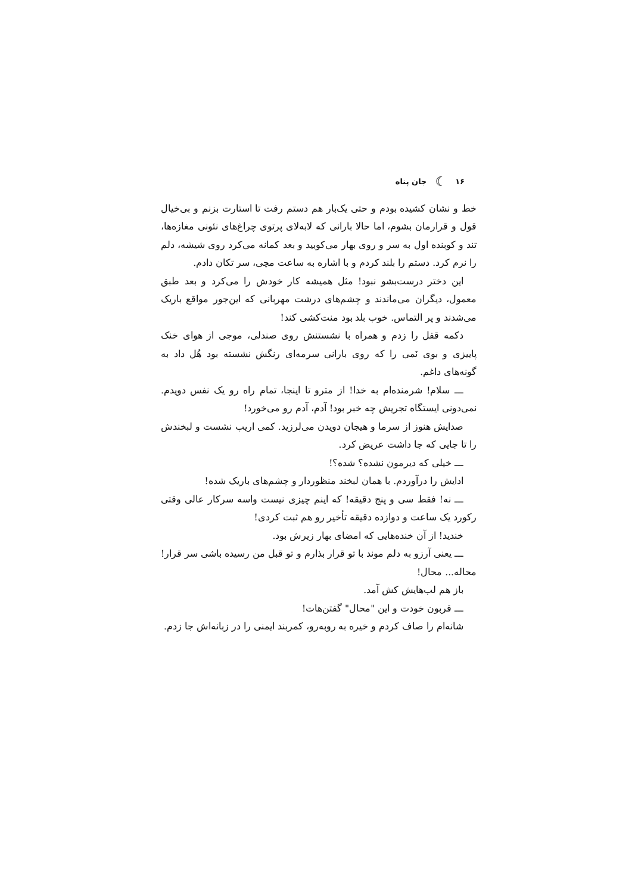۱۶ ☾ جان پناه
خط و نشان کشیده بودم و حتی یک‌بار هم دستم رفت تا استارت بزنم و بی‌خیال قول و قرارمان بشوم، اما حالا بارانی که لابه‌لای پرتوی چراغ‌های نئونی مغازه‌ها، تند و کوبنده اول به سر و روی بهار می‌کوبید و بعد کمانه می‌کرد روی شیشه، دلم را نرم کرد. دستم را بلند کردم و با اشاره به ساعت مچی، سر تکان دادم.
این دختر درست‌بشو نبود! مثل همیشه کار خودش را می‌کرد و بعد طبق معمول، دیگران می‌ماندند و چشم‌های درشت مهربانی که این‌جور مواقع باریک می‌شدند و پر التماس. خوب بلد بود منت‌کشی کند!
دکمه قفل را زدم و همراه با نشستنش روی صندلی، موجی از هوای خنک پاییزی و بوی نَمی را که روی بارانی سرمه‌ای رنگش نشسته بود هُل داد به گونه‌های داغم.
ـــ سلام! شرمنده‌ام به خدا! از مترو تا اینجا، تمام راه رو یک نفس دویدم. نمی‌دونی ایستگاه تجریش چه خبر بود! آدم، آدم رو می‌خورد!
صدایش هنوز از سرما و هیجان دویدن می‌لرزید. کمی اریب نشست و لبخندش را تا جایی که جا داشت عریض کرد.
ـــ خیلی که دیرمون نشده؟ شده؟!
ادایش را درآوردم. با همان لبخند منظوردار و چشم‌های باریک شده!
ـــ نه! فقط سی و پنج دقیقه! که اینم چیزی نیست واسه سرکار عالی وقتی رکورد یک ساعت و دوازده دقیقه تأخیر رو هم ثبت کردی!
خندید! از آن خنده‌هایی که امضای بهار زیرش بود.
ـــ یعنی آرزو به دلم موند با تو قرار بذارم و تو قبل من رسیده باشی سر قرار! محاله... محال!
باز هم لب‌هایش کش آمد.
ـــ قربون خودت و این "محال" گفتن‌هات!
شانه‌ام را صاف کردم و خیره به روبه‌رو، کمربند ایمنی را در زبانه‌اش جا زدم.